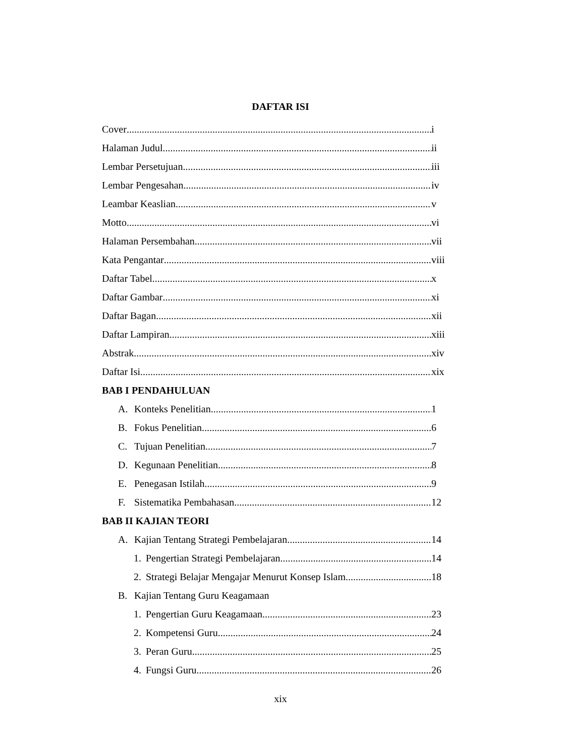DAFTAR ISI
Cover i
Halaman Judul ii
Lembar Persetujuan iii
Lembar Pengesahan iv
Leambar Keaslian v
Motto vi
Halaman Persembahan vii
Kata Pengantar viii
Daftar Tabel x
Daftar Gambar xi
Daftar Bagan xii
Daftar Lampiran xiii
Abstrak xiv
Daftar Isi xix
BAB I PENDAHULUAN
A. Konteks Penelitian 1
B. Fokus Penelitian 6
C. Tujuan Penelitian 7
D. Kegunaan Penelitian 8
E. Penegasan Istilah 9
F. Sistematika Pembahasan 12
BAB II KAJIAN TEORI
A. Kajian Tentang Strategi Pembelajaran 14
1. Pengertian Strategi Pembelajaran 14
2. Strategi Belajar Mengajar Menurut Konsep Islam 18
B. Kajian Tentang Guru Keagamaan
1. Pengertian Guru Keagamaan 23
2. Kompetensi Guru 24
3. Peran Guru 25
4. Fungsi Guru 26
xix